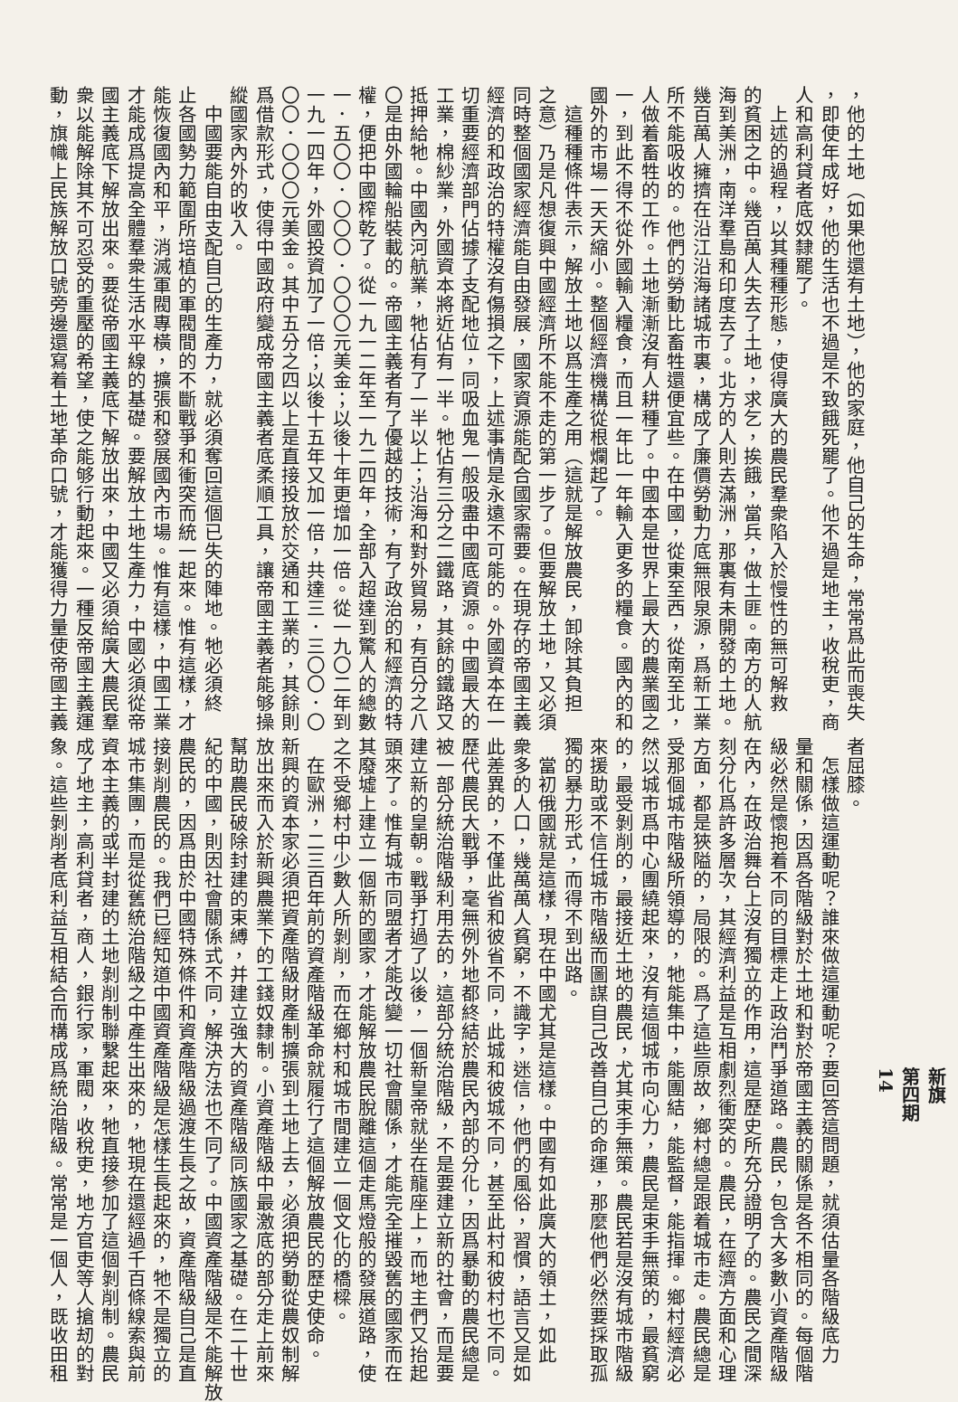新旗
第四期
14
，他的土地（如果他還有土地），他的家庭，他自己的生命，常常爲此而喪失
，即使年成好，他的生活也不過是不致餓死罷了。他不過是地主，收稅吏，商
人和高利貸者底奴隸罷了。
　上述的過程，以其種種形態，使得廣大的農民羣衆陷入於慢性的無可解救
的貧困之中。幾百萬人失去了土地，求乞，挨餓，當兵，做土匪。南方的人航
海到美洲，南洋羣島和印度去了。北方的人則去滿洲，那裏有未開發的土地。
幾百萬人擁擠在沿江沿海諸城市裏，構成了廉價勞動力底無限泉源，爲新工業
所不能吸收的。他們的勞動比畜牲還便宜些。在中國，從東至西，從南至北，
人做着畜牲的工作。土地漸漸沒有人耕種了。中國本是世界上最大的農業國之
一，到此不得不從外國輸入糧食，而且一年比一年輸入更多的糧食。國內的和
國外的市場一天天縮小。整個經濟機構從根爛起了。
　這種種條件表示，解放土地以爲生產之用（這就是解放農民，卸除其負担
之意）乃是凡想復興中國經濟所不能不走的第一步了。但要解放土地，又必須
同時整個國家經濟能自由發展，國家資源能配合國家需要。在現存的帝國主義
經濟的和政治的特權沒有傷損之下，上述事情是永遠不可能的。外國資本在一
切重要經濟部門佔據了支配地位，同吸血鬼一般吸盡中國底資源。中國最大的
工業，棉紗業，外國資本將近佔有一半。牠佔有三分之二鐵路，其餘的鐵路又
抵押給牠。中國內河航業，牠佔有了一半以上；沿海和對外貿易，有百分之八
〇是由外國輪船裝載的。帝國主義者有了優越的技術，有了政治的和經濟的特
權，便把中國榨乾了。從一九一二年至一九二四年，全部入超達到驚人的總數
一．五〇〇．〇〇〇．〇〇〇元美金；以後十年更增加一倍。從一九〇二年到
一九一四年，外國投資加了一倍；以後十五年又加一倍，共達三．三〇〇．〇
〇〇．〇〇〇元美金。其中五分之四以上是直接投放於交通和工業的，其餘則
爲借款形式，使得中國政府變成帝國主義者底柔順工具，讓帝國主義者能够操
縱國家內外的收入。
　中國要能自由支配自己的生產力，就必須奪回這個已失的陣地。牠必須終
止各國勢力範圍所培植的軍閥間的不斷戰爭和衝突而統一起來。惟有這樣，才
能恢復國內和平，消滅軍閥專橫，擴張和發展國內市場。惟有這樣，中國工業
才能成爲提高全體羣衆生活水平線的基礎。要解放土地生產力，中國必須從帝
國主義底下解放出來。要從帝國主義底下解放出來，中國又必須給廣大農民羣
衆以能解除其不可忍受的重壓的希望，使之能够行動起來。一種反帝國主義運
動，旗幟上民族解放口號旁邊還寫着土地革命口號，才能獲得力量使帝國主義
者屈膝。
　怎樣做這運動呢？誰來做這運動呢？要回答這問題，就須估量各階級底力
量和關係，因爲各階級對於土地和對於帝國主義的關係是各不相同的。每個階
級必然是懷抱着不同的目標走上政治鬥爭道路。農民，包含大多數小資產階級
在內，在政治舞台上沒有獨立的作用，這是歷史所充分證明了的。農民之間深
刻分化爲許多層次，其經濟利益是互相劇烈衝突的。農民，在經濟方面和心理
方面，都是狹隘的，局限的。爲了這些原故，鄉村總是跟着城市走。農民總是
受那個城市階級所領導的，牠能集中，能團結，能監督，能指揮。鄉村經濟必
然以城市爲中心團繞起來，沒有這個城市向心力，農民是束手無策的，最貧窮
的，最受剝削的，最接近土地的農民，尤其束手無策。農民若是沒有城市階級
來援助或不信任城市階級而圖謀自己改善自己的命運，那麼他們必然要採取孤
獨的暴力形式，而得不到出路。
　當初俄國就是這樣，現在中國尤其是這樣。中國有如此廣大的領土，如此
衆多的人口，幾萬萬人貧窮，不識字，迷信，他們的風俗，習慣，語言又是如
此差異的，不僅此省和彼省不同，此城和彼城不同，甚至此村和彼村也不同。
歷代農民大戰爭，毫無例外地都終結於農民內部的分化，因爲暴動的農民總是
被一部分統治階級利用去的，這部分統治階級，不是要建立新的社會，而是要
建立新的皇朝。戰爭打過了以後，一個新皇帝就坐在龍座上，而地主們又抬起
頭來了。惟有城市同盟者才能改變一切社會關係，才能完全摧毀舊的國家而在
其廢墟上建立一個新的國家，才能解放農民脫離這個走馬燈般的發展道路，使
之不受鄉村中少數人所剝削，而在鄉村和城市間建立一個文化的橋樑。
　在歐洲，二三百年前的資產階級革命就履行了這個解放農民的歷史使命。
新興的資本家必須把資產階級財產制擴張到土地上去，必須把勞動從農奴制解
放出來而入於新興農業下的工錢奴隸制。小資產階級中最激底的部分走上前來
幫助農民破除封建的束縛，并建立強大的資產階級同族國家之基礎。在二十世
紀的中國，則因社會關係式不同，解決方法也不同了。中國資產階級是不能解放
農民的，因爲由於中國特殊條件和資產階級過渡生長之故，資產階級自己是直
接剝削農民的。我們已經知道中國資產階級是怎樣生長起來的，牠不是獨立的
城市集團，而是從舊統治階級之中產生出來的，牠現在還經過千百條線索與前
資本主義的或半封建的土地剝削制聯繫起來，牠直接參加了這個剝削制。農民
成了地主，高利貸者，商人，銀行家，軍閥，收稅吏，地方官吏等人搶刼的對
象。這些剝削者底利益互相結合而構成爲統治階級。常常是一個人，既收田租